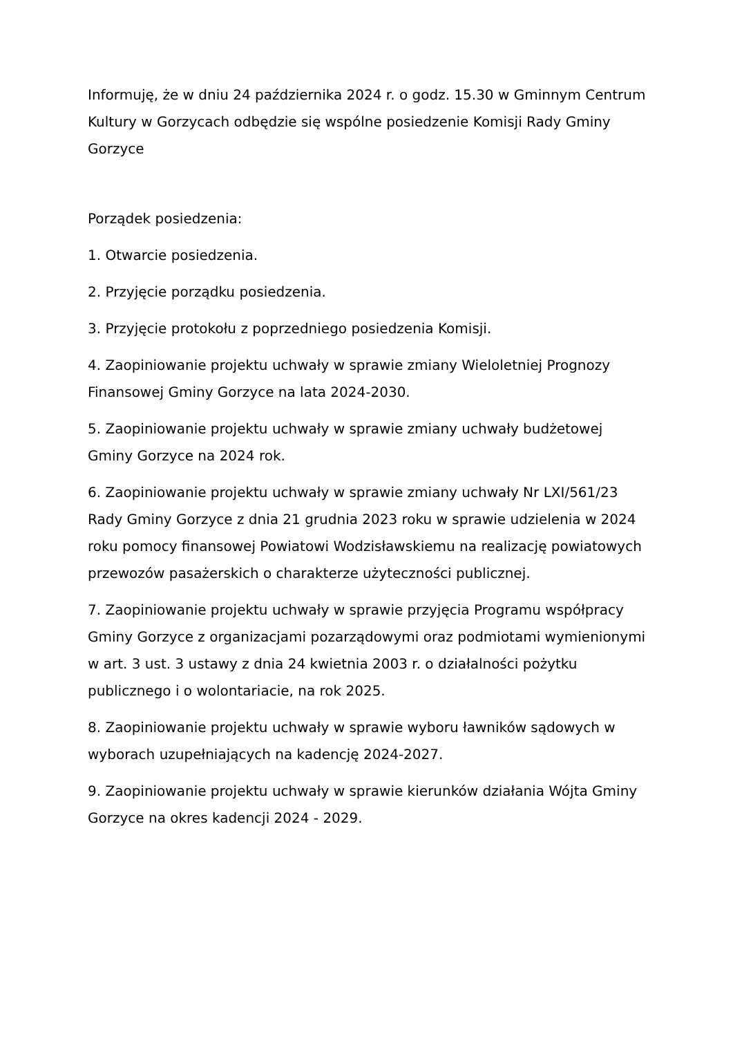Informuję, że w dniu 24 października 2024 r. o godz. 15.30 w Gminnym Centrum Kultury w Gorzycach odbędzie się wspólne posiedzenie Komisji Rady Gminy Gorzyce
Porządek posiedzenia:
1. Otwarcie posiedzenia.
2. Przyjęcie porządku posiedzenia.
3. Przyjęcie protokołu z poprzedniego posiedzenia Komisji.
4. Zaopiniowanie projektu uchwały w sprawie zmiany Wieloletniej Prognozy Finansowej Gminy Gorzyce na lata 2024-2030.
5. Zaopiniowanie projektu uchwały w sprawie zmiany uchwały budżetowej Gminy Gorzyce na 2024 rok.
6. Zaopiniowanie projektu uchwały w sprawie zmiany uchwały Nr LXI/561/23 Rady Gminy Gorzyce z dnia 21 grudnia 2023 roku w sprawie udzielenia w 2024 roku pomocy finansowej Powiatowi Wodzisławskiemu na realizację powiatowych przewozów pasażerskich o charakterze użyteczności publicznej.
7. Zaopiniowanie projektu uchwały w sprawie przyjęcia Programu współpracy Gminy Gorzyce z organizacjami pozarządowymi oraz podmiotami wymienionymi w art. 3 ust. 3 ustawy z dnia 24 kwietnia 2003 r. o działalności pożytku publicznego i o wolontariacie, na rok 2025.
8. Zaopiniowanie projektu uchwały w sprawie wyboru ławników sądowych w wyborach uzupełniających na kadencję 2024-2027.
9. Zaopiniowanie projektu uchwały w sprawie kierunków działania Wójta Gminy Gorzyce na okres kadencji 2024 - 2029.